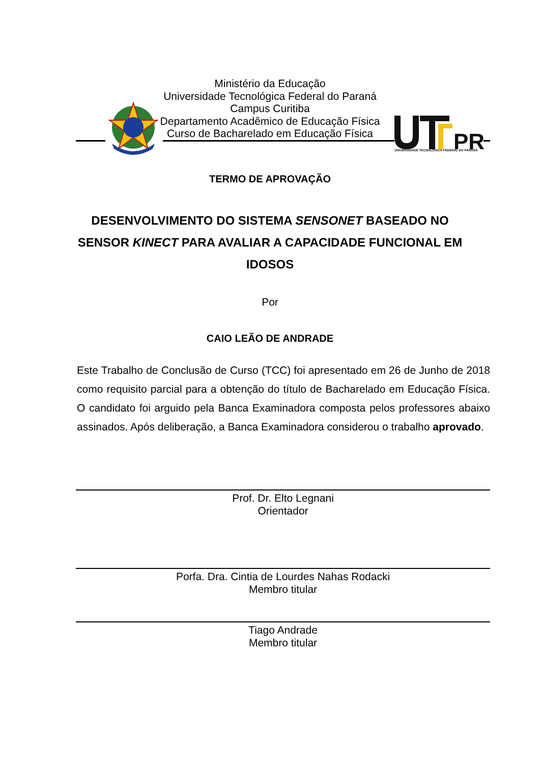Ministério da Educação
Universidade Tecnológica Federal do Paraná
Campus Curitiba
Departamento Acadêmico de Educação Física
Curso de Bacharelado em Educação Física
PR
UNIVERSIDADE TECNOLÓGICA FEDERAL DO PARANÁ
TERMO DE APROVAÇÃO
DESENVOLVIMENTO DO SISTEMA SENSONET BASEADO NO SENSOR KINECT PARA AVALIAR A CAPACIDADE FUNCIONAL EM IDOSOS
Por
CAIO LEÃO DE ANDRADE
Este Trabalho de Conclusão de Curso (TCC) foi apresentado em 26 de Junho de 2018 como requisito parcial para a obtenção do título de Bacharelado em Educação Física. O candidato foi arguido pela Banca Examinadora composta pelos professores abaixo assinados. Após deliberação, a Banca Examinadora considerou o trabalho aprovado.
Prof. Dr. Elto Legnani
Orientador
Porfa. Dra. Cintia de Lourdes Nahas Rodacki
Membro titular
Tiago Andrade
Membro titular